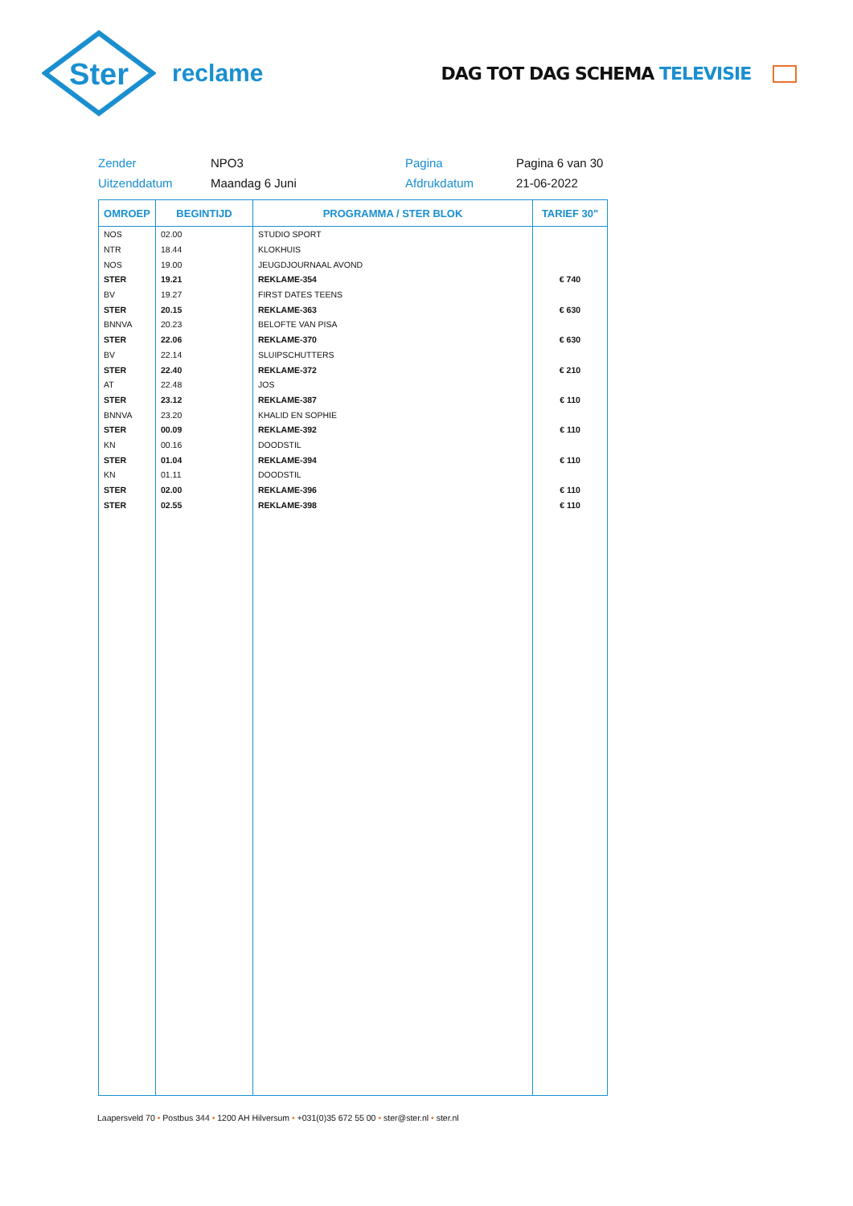Ster
reclame
DAG TOT DAG SCHEMA TELEVISIE
Zender
NPO3
Pagina
Pagina 6 van 30
Uitzenddatum
Maandag 6 Juni
Afdrukdatum
21-06-2022
| OMROEP | BEGINTIJD | PROGRAMMA / STER BLOK | TARIEF 30" |
| --- | --- | --- | --- |
| NOS | 02.00 | STUDIO SPORT | |
| NTR | 18.44 | KLOKHUIS | |
| NOS | 19.00 | JEUGDJOURNAAL AVOND | |
| STER | 19.21 | REKLAME-354 | € 740 |
| BV | 19.27 | FIRST DATES TEENS | |
| STER | 20.15 | REKLAME-363 | € 630 |
| BNNVA | 20.23 | BELOFTE VAN PISA | |
| STER | 22.06 | REKLAME-370 | € 630 |
| BV | 22.14 | SLUIPSCHUTTERS | |
| STER | 22.40 | REKLAME-372 | € 210 |
| AT | 22.48 | JOS | |
| STER | 23.12 | REKLAME-387 | € 110 |
| BNNVA | 23.20 | KHALID EN SOPHIE | |
| STER | 00.09 | REKLAME-392 | € 110 |
| KN | 00.16 | DOODSTIL | |
| STER | 01.04 | REKLAME-394 | € 110 |
| KN | 01.11 | DOODSTIL | |
| STER | 02.00 | REKLAME-396 | € 110 |
| STER | 02.55 | REKLAME-398 | € 110 |
Laapersveld 70 • Postbus 344 • 1200 AH Hilversum • +031(0)35 672 55 00 • ster@ster.nl • ster.nl